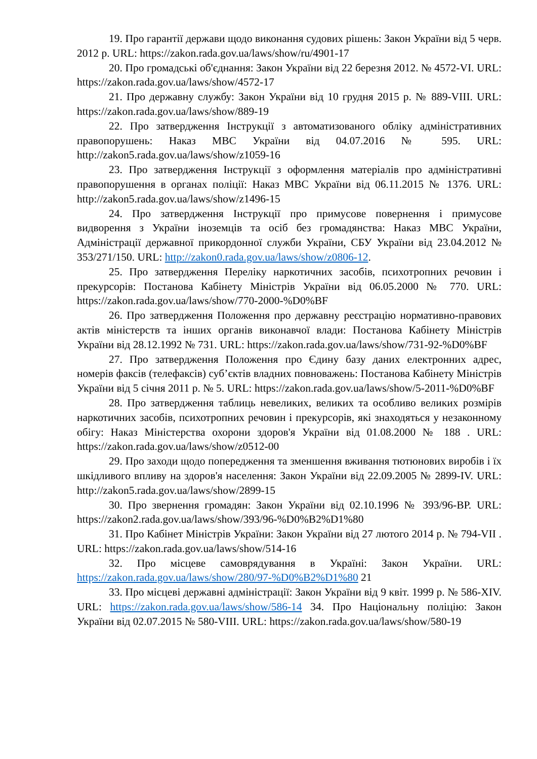19. Про гарантії держави щодо виконання судових рішень: Закон України від 5 черв. 2012 р. URL: https://zakon.rada.gov.ua/laws/show/ru/4901-17
20. Про громадські об'єднання: Закон України від 22 березня 2012. № 4572-VI. URL: https://zakon.rada.gov.ua/laws/show/4572-17
21. Про державну службу: Закон України від 10 грудня 2015 р. № 889-VIII. URL: https://zakon.rada.gov.ua/laws/show/889-19
22. Про затвердження Інструкції з автоматизованого обліку адміністративних правопорушень: Наказ МВС України від 04.07.2016 № 595. URL: http://zakon5.rada.gov.ua/laws/show/z1059-16
23. Про затвердження Інструкції з оформлення матеріалів про адміністративні правопорушення в органах поліції: Наказ МВС України від 06.11.2015 № 1376. URL: http://zakon5.rada.gov.ua/laws/show/z1496-15
24. Про затвердження Інструкції про примусове повернення і примусове видворення з України іноземців та осіб без громадянства: Наказ МВС України, Адміністрації державної прикордонної служби України, СБУ України від 23.04.2012 № 353/271/150. URL: http://zakon0.rada.gov.ua/laws/show/z0806-12.
25. Про затвердження Переліку наркотичних засобів, психотропних речовин і прекурсорів: Постанова Кабінету Міністрів України від 06.05.2000 № 770. URL: https://zakon.rada.gov.ua/laws/show/770-2000-%D0%BF
26. Про затвердження Положення про державну реєстрацію нормативно-правових актів міністерств та інших органів виконавчої влади: Постанова Кабінету Міністрів України від 28.12.1992 № 731. URL: https://zakon.rada.gov.ua/laws/show/731-92-%D0%BF
27. Про затвердження Положення про Єдину базу даних електронних адрес, номерів факсів (телефаксів) суб’єктів владних повноважень: Постанова Кабінету Міністрів України від 5 січня 2011 р. № 5. URL: https://zakon.rada.gov.ua/laws/show/5-2011-%D0%BF
28. Про затвердження таблиць невеликих, великих та особливо великих розмірів наркотичних засобів, психотропних речовин і прекурсорів, які знаходяться у незаконному обігу: Наказ Міністерства охорони здоров'я України від 01.08.2000 № 188 . URL: https://zakon.rada.gov.ua/laws/show/z0512-00
29. Про заходи щодо попередження та зменшення вживання тютюнових виробів і їх шкідливого впливу на здоров'я населення: Закон України від 22.09.2005 № 2899-IV. URL: http://zakon5.rada.gov.ua/laws/show/2899-15
30. Про звернення громадян: Закон України від 02.10.1996 № 393/96-ВР. URL: https://zakon2.rada.gov.ua/laws/show/393/96-%D0%B2%D1%80
31. Про Кабінет Міністрів України: Закон України від 27 лютого 2014 р. № 794-VII . URL: https://zakon.rada.gov.ua/laws/show/514-16
32. Про місцеве самоврядування в Україні: Закон України. URL: https://zakon.rada.gov.ua/laws/show/280/97-%D0%B2%D1%80 21
33. Про місцеві державні адміністрації: Закон України від 9 квіт. 1999 р. № 586-XIV. URL: https://zakon.rada.gov.ua/laws/show/586-14 34. Про Національну поліцію: Закон України від 02.07.2015 № 580-VIII. URL: https://zakon.rada.gov.ua/laws/show/580-19